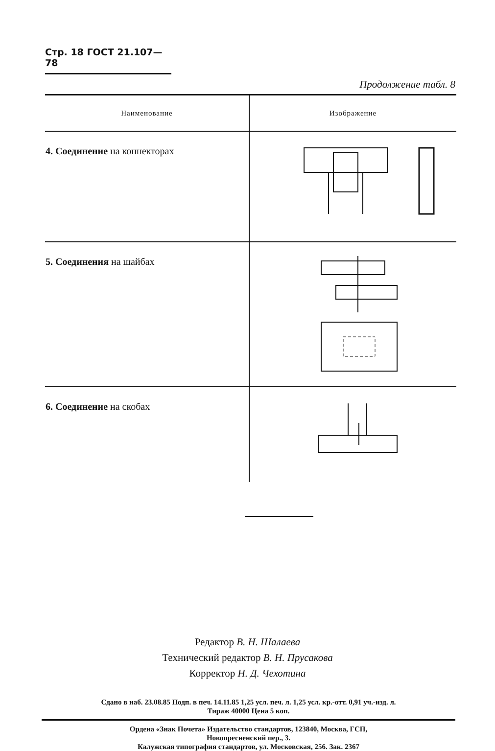Стр. 18 ГОСТ 21.107—78
Продолжение табл. 8
| Наименование | Изображение |
| --- | --- |
| 4. Соединение на коннекторах | |
| 5. Соединения на шайбах | |
| 6. Соединение на скобах | |
Редактор В. Н. Шалаева
Технический редактор В. Н. Прусакова
Корректор Н. Д. Чехотина
Сдано в наб. 23.08.85 Подп. в печ. 14.11.85 1,25 усл. печ. л. 1,25 усл. кр.-отт. 0,91 уч.-изд. л.
Тираж 40000 Цена 5 коп.
Ордена «Знак Почета» Издательство стандартов, 123840, Москва, ГСП,
Новопресненский пер., 3.
Калужская типография стандартов, ул. Московская, 256. Зак. 2367